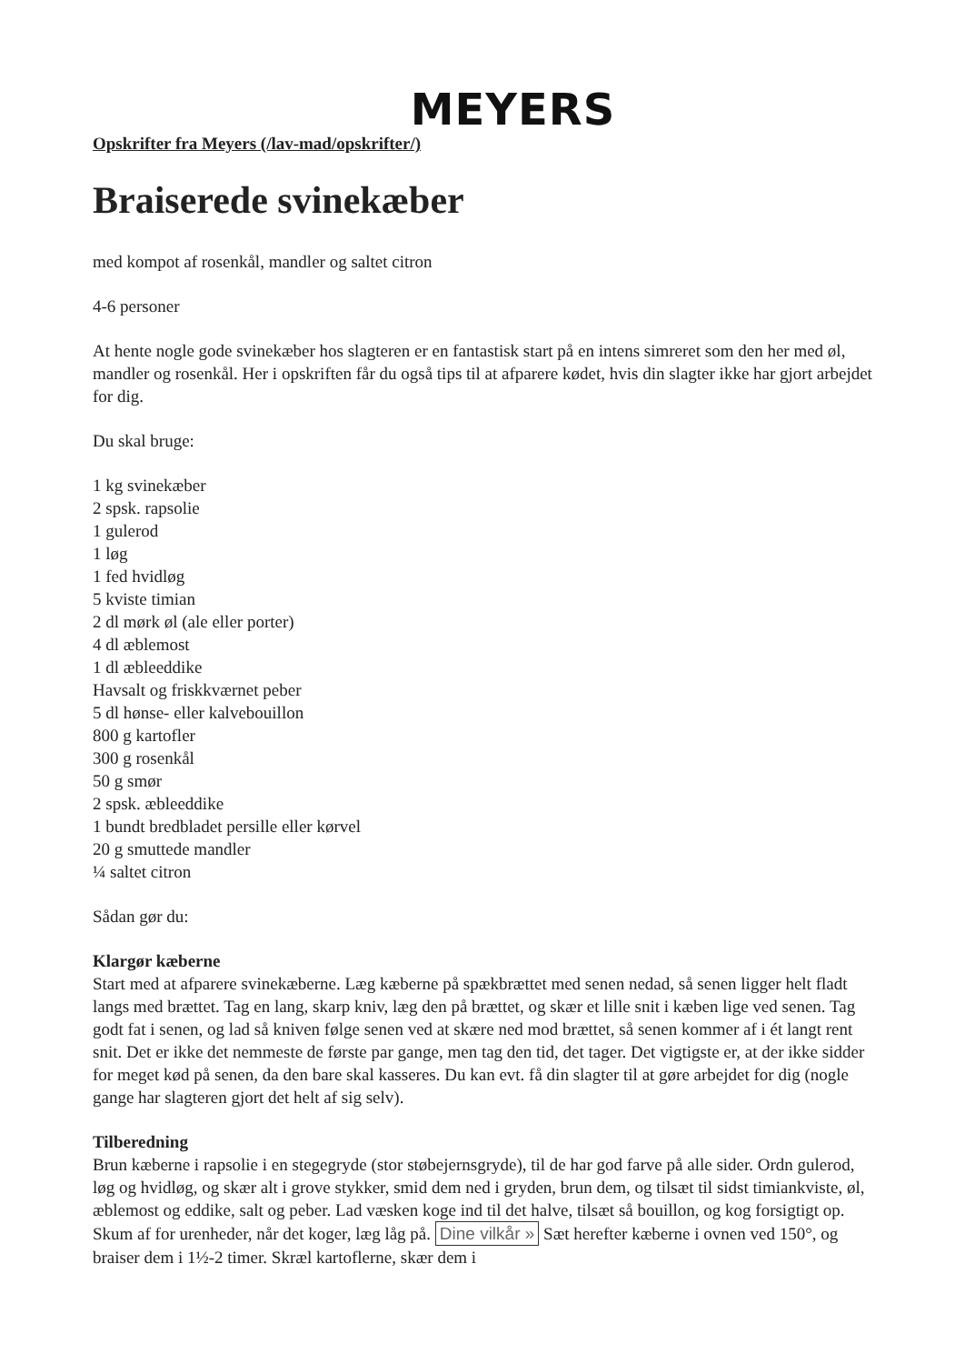MEYERS
Opskrifter fra Meyers (/lav-mad/opskrifter/)
Braiserede svinekæber
med kompot af rosenkål, mandler og saltet citron
4-6 personer
At hente nogle gode svinekæber hos slagteren er en fantastisk start på en intens simreret som den her med øl, mandler og rosenkål. Her i opskriften får du også tips til at afparere kødet, hvis din slagter ikke har gjort arbejdet for dig.
Du skal bruge:
1 kg svinekæber
2 spsk. rapsolie
1 gulerod
1 løg
1 fed hvidløg
5 kviste timian
2 dl mørk øl (ale eller porter)
4 dl æblemost
1 dl æbleeddike
Havsalt og friskkværnet peber
5 dl hønse- eller kalvebouillon
800 g kartofler
300 g rosenkål
50 g smør
2 spsk. æbleeddike
1 bundt bredbladet persille eller kørvel
20 g smuttede mandler
¼ saltet citron
Sådan gør du:
Klargør kæberne
Start med at afparere svinekæberne. Læg kæberne på spækbrættet med senen nedad, så senen ligger helt fladt langs med brættet. Tag en lang, skarp kniv, læg den på brættet, og skær et lille snit i kæben lige ved senen. Tag godt fat i senen, og lad så kniven følge senen ved at skære ned mod brættet, så senen kommer af i ét langt rent snit. Det er ikke det nemmeste de første par gange, men tag den tid, det tager. Det vigtigste er, at der ikke sidder for meget kød på senen, da den bare skal kasseres. Du kan evt. få din slagter til at gøre arbejdet for dig (nogle gange har slagteren gjort det helt af sig selv).
Tilberedning
Brun kæberne i rapsolie i en stegegryde (stor støbejernsgryde), til de har god farve på alle sider. Ordn gulerod, løg og hvidløg, og skær alt i grove stykker, smid dem ned i gryden, brun dem, og tilsæt til sidst timiankviste, øl, æblemost og eddike, salt og peber. Lad væsken koge ind til det halve, tilsæt så bouillon, og kog forsigtigt op. Skum af for urenheder, når det koger, læg låg på. Dine vilkår » Sæt herefter kæberne i ovnen ved 150°, og braiser dem i 1½-2 timer. Skræl kartoflerne, skær dem i